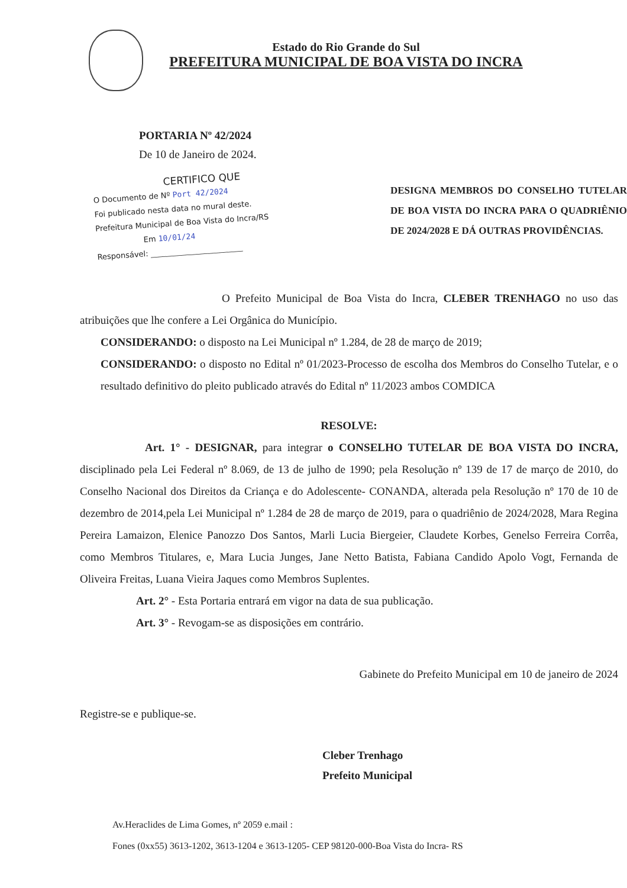Estado do Rio Grande do Sul
PREFEITURA MUNICIPAL DE BOA VISTA DO INCRA
PORTARIA Nº 42/2024
De 10 de Janeiro de 2024.
CERTIFICO QUE
O Documento de Nº Port 42/2024
Foi publicado nesta data no mural deste.
Prefeitura Municipal de Boa Vista do Incra/RS
Em 10/01/24
Responsável: ________________________
DESIGNA MEMBROS DO CONSELHO TUTELAR DE BOA VISTA DO INCRA PARA O QUADRIÊNIO DE 2024/2028 E DÁ OUTRAS PROVIDÊNCIAS.
O Prefeito Municipal de Boa Vista do Incra, CLEBER TRENHAGO no uso das atribuições que lhe confere a Lei Orgânica do Município.
CONSIDERANDO: o disposto na Lei Municipal nº 1.284, de 28 de março de 2019;
CONSIDERANDO: o disposto no Edital nº 01/2023-Processo de escolha dos Membros do Conselho Tutelar, e o resultado definitivo do pleito publicado através do Edital nº 11/2023 ambos COMDICA
RESOLVE:
Art. 1° - DESIGNAR, para integrar o CONSELHO TUTELAR DE BOA VISTA DO INCRA, disciplinado pela Lei Federal nº 8.069, de 13 de julho de 1990; pela Resolução nº 139 de 17 de março de 2010, do Conselho Nacional dos Direitos da Criança e do Adolescente- CONANDA, alterada pela Resolução nº 170 de 10 de dezembro de 2014,pela Lei Municipal nº 1.284 de 28 de março de 2019, para o quadriênio de 2024/2028, Mara Regina Pereira Lamaizon, Elenice Panozzo Dos Santos, Marli Lucia Biergeier, Claudete Korbes, Genelso Ferreira Corrêa, como Membros Titulares, e, Mara Lucia Junges, Jane Netto Batista, Fabiana Candido Apolo Vogt, Fernanda de Oliveira Freitas, Luana Vieira Jaques como Membros Suplentes.
Art. 2° - Esta Portaria entrará em vigor na data de sua publicação.
Art. 3° - Revogam-se as disposições em contrário.
Gabinete do Prefeito Municipal em 10 de janeiro de 2024
Registre-se e publique-se.
Cleber Trenhago
Prefeito Municipal
Av.Heraclides de Lima Gomes, nº 2059 e.mail :
Fones (0xx55) 3613-1202, 3613-1204 e 3613-1205- CEP 98120-000-Boa Vista do Incra- RS